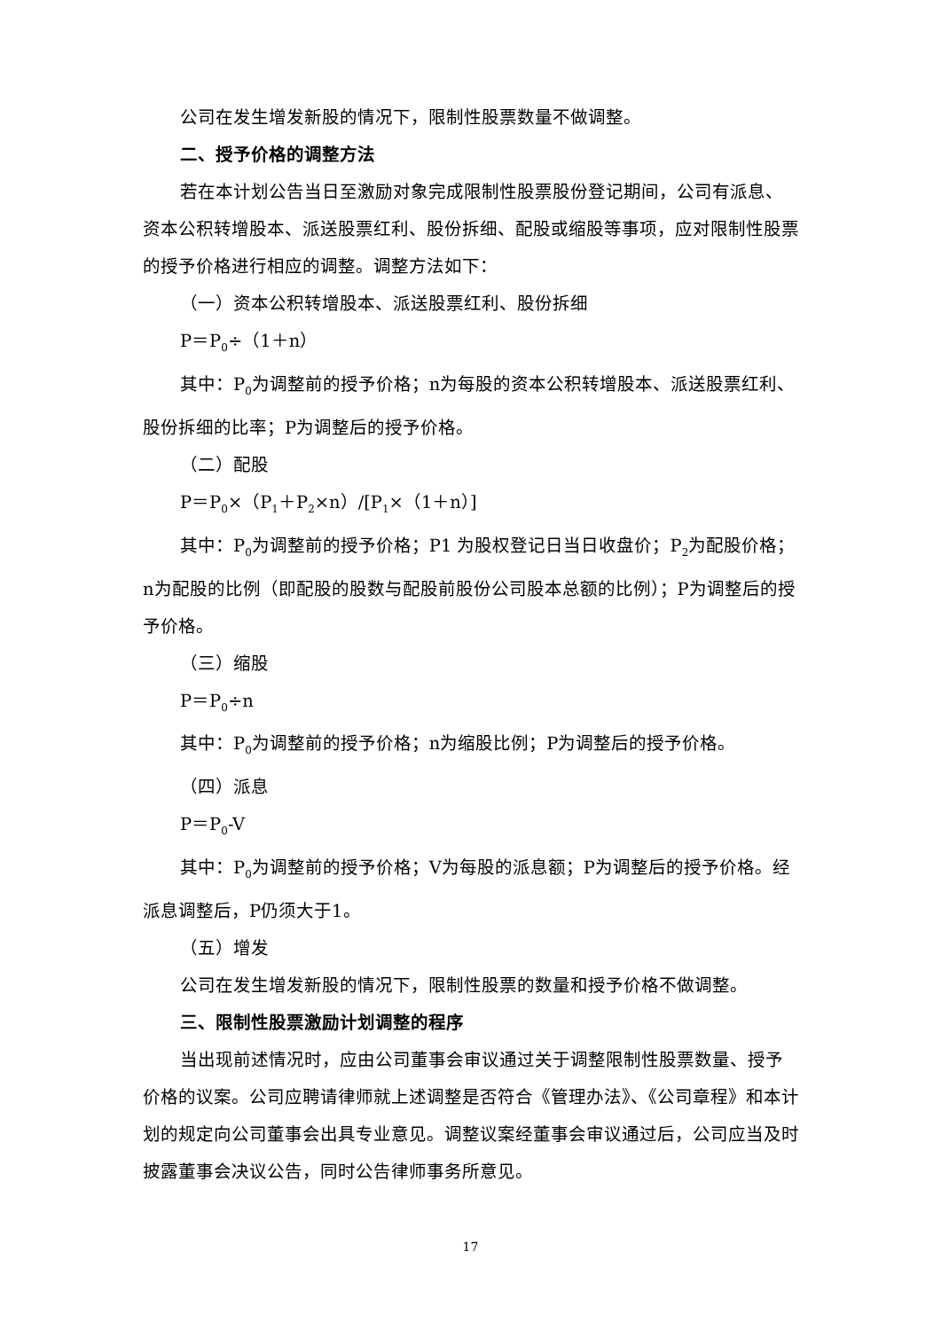公司在发生增发新股的情况下，限制性股票数量不做调整。
二、授予价格的调整方法
若在本计划公告当日至激励对象完成限制性股票股份登记期间，公司有派息、资本公积转增股本、派送股票红利、股份拆细、配股或缩股等事项，应对限制性股票的授予价格进行相应的调整。调整方法如下：
（一）资本公积转增股本、派送股票红利、股份拆细
P＝P<sub>0</sub>÷（1＋n）
其中：P<sub>0</sub>为调整前的授予价格；n为每股的资本公积转增股本、派送股票红利、股份拆细的比率；P为调整后的授予价格。
（二）配股
P＝P<sub>0</sub>×（P<sub>1</sub>＋P<sub>2</sub>×n）/[P<sub>1</sub>×（1＋n）]
其中：P<sub>0</sub>为调整前的授予价格；P1 为股权登记日当日收盘价；P<sub>2</sub>为配股价格；n为配股的比例（即配股的股数与配股前股份公司股本总额的比例）；P为调整后的授予价格。
（三）缩股
P＝P<sub>0</sub>÷n
其中：P<sub>0</sub>为调整前的授予价格；n为缩股比例；P为调整后的授予价格。
（四）派息
P＝P<sub>0</sub>-V
其中：P<sub>0</sub>为调整前的授予价格；V为每股的派息额；P为调整后的授予价格。经派息调整后，P仍须大于1。
（五）增发
公司在发生增发新股的情况下，限制性股票的数量和授予价格不做调整。
三、限制性股票激励计划调整的程序
当出现前述情况时，应由公司董事会审议通过关于调整限制性股票数量、授予价格的议案。公司应聘请律师就上述调整是否符合《管理办法》、《公司章程》和本计划的规定向公司董事会出具专业意见。调整议案经董事会审议通过后，公司应当及时披露董事会决议公告，同时公告律师事务所意见。
17